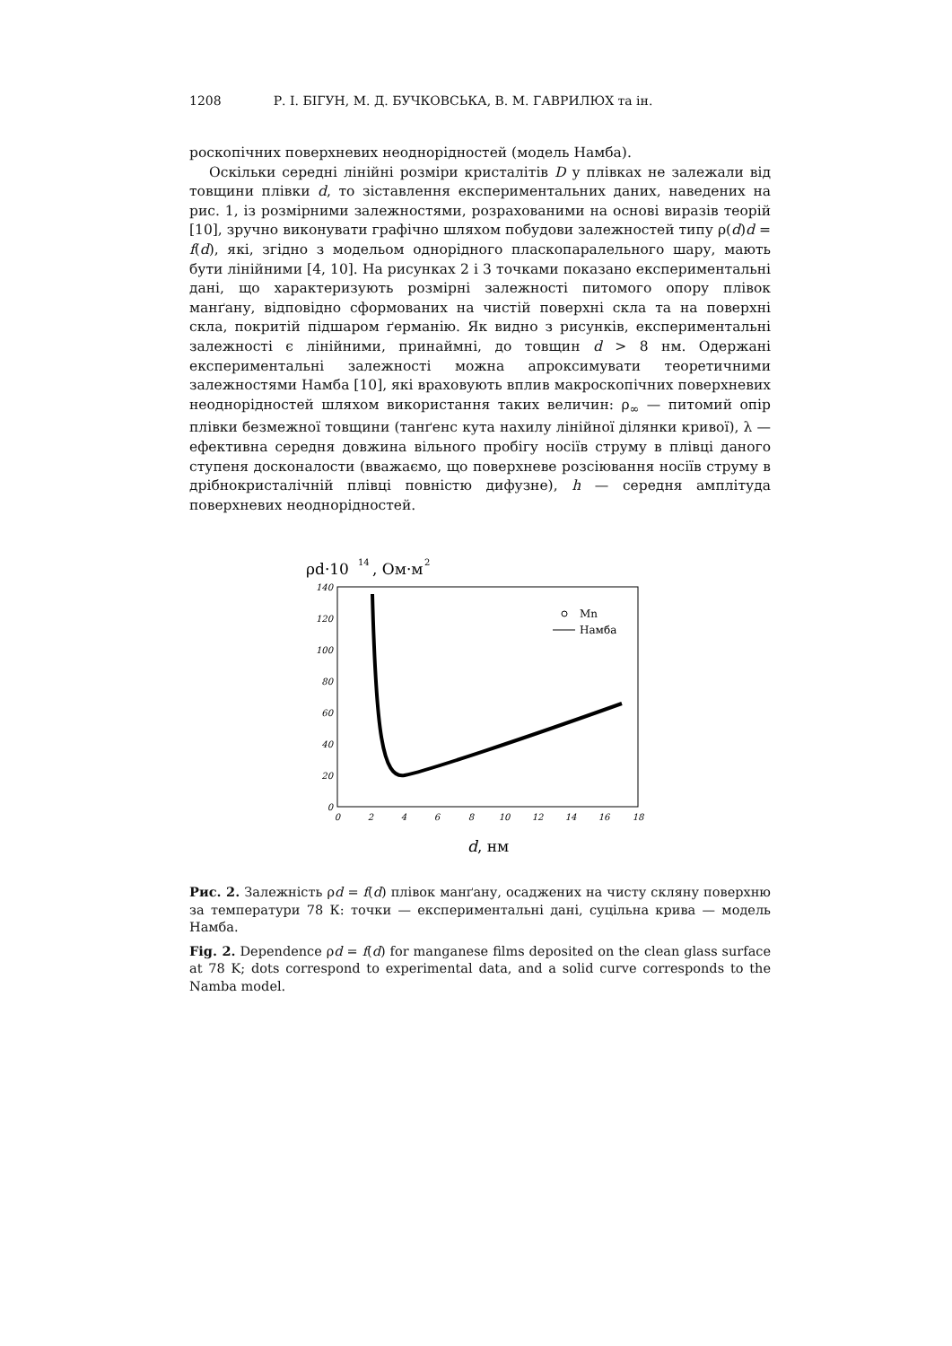1208 Р. І. БІГУН, М. Д. БУЧКОВСЬКА, В. М. ГАВРИЛЮХ та ін.
роскопічних поверхневих неоднорідностей (модель Намба).
Оскільки середні лінійні розміри кристалітів D у плівках не залежали від товщини плівки d, то зіставлення експериментальних даних, наведених на рис. 1, із розмірними залежностями, розрахованими на основі виразів теорій [10], зручно виконувати графічно шляхом побудови залежностей типу ρ(d)d = f(d), які, згідно з модельом однорідного пласкопаралельного шару, мають бути лінійними [4, 10]. На рисунках 2 і 3 точками показано експериментальні дані, що характеризують розмірні залежності питомого опору плівок манґану, відповідно сформованих на чистій поверхні скла та на поверхні скла, покритій підшаром ґерманію. Як видно з рисунків, експериментальні залежності є лінійними, принаймні, до товщин d > 8 нм. Одержані експериментальні залежності можна апроксимувати теоретичними залежностями Намба [10], які враховують вплив макроскопічних поверхневих неоднорідностей шляхом використання таких величин: ρ<sub>∞</sub> — питомий опір плівки безмежної товщини (танґенс кута нахилу лінійної ділянки кривої), λ — ефективна середня довжина вільного пробігу носіїв струму в плівці даного ступеня досконалости (вважаємо, що поверхневе розсіювання носіїв струму в дрібнокристалічній плівці повністю дифузне), h — середня амплітуда поверхневих неоднорідностей.
ρd·10
14
, Ом·м
2
0
20
40
60
80
100
120
140
0
2
4
6
8
10
12
14
16
18
Mn
Намба
d, нм
Рис. 2. Залежність ρd = f(d) плівок манґану, осаджених на чисту скляну поверхню за температури 78 К: точки — експериментальні дані, суцільна крива — модель Намба.
Fig. 2. Dependence ρd = f(d) for manganese films deposited on the clean glass surface at 78 K; dots correspond to experimental data, and a solid curve corresponds to the Namba model.